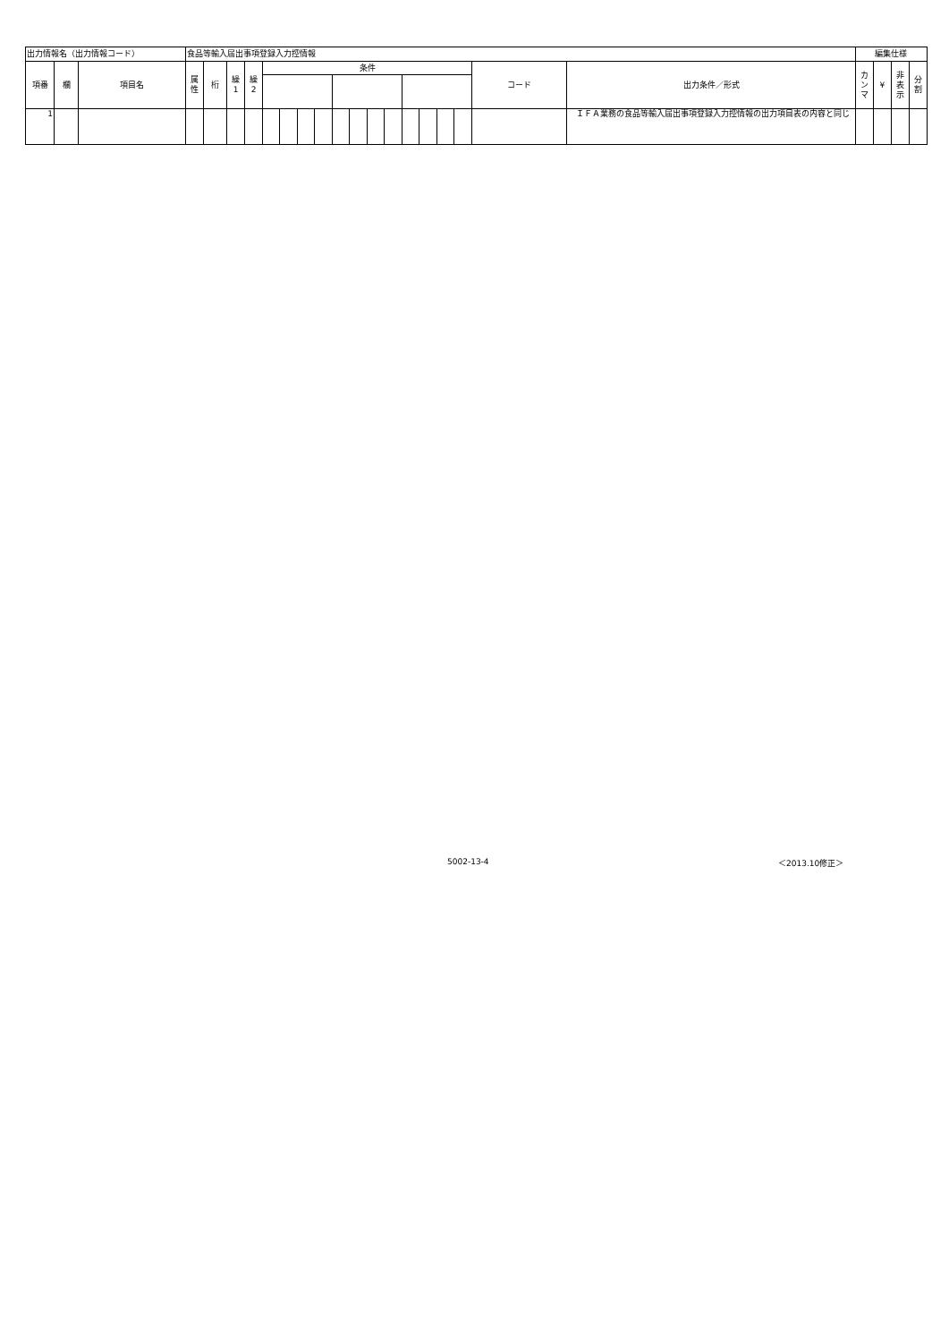| 出力情報名（出力情報コード） | | | 食品等輸入届出事項登録入力控情報 | | | | | | | | | | | | | | | | | | 編集仕様 | | | |
| 項番 | 欄 | 項目名 | 属 性 | 桁 | 繰 1 | 繰 2 | 条件 | | | | | | | | | | | | コード | 出力条件／形式 | カ ン マ | ¥ | 非 表 示 | 分 割 |
| 1 | | | | | | | | | | | | | | | | | | | | ＩＦＡ業務の食品等輸入届出事項登録入力控情報の出力項目表の内容と同じ | | | | |
5002-13-4 ＜2013.10修正＞